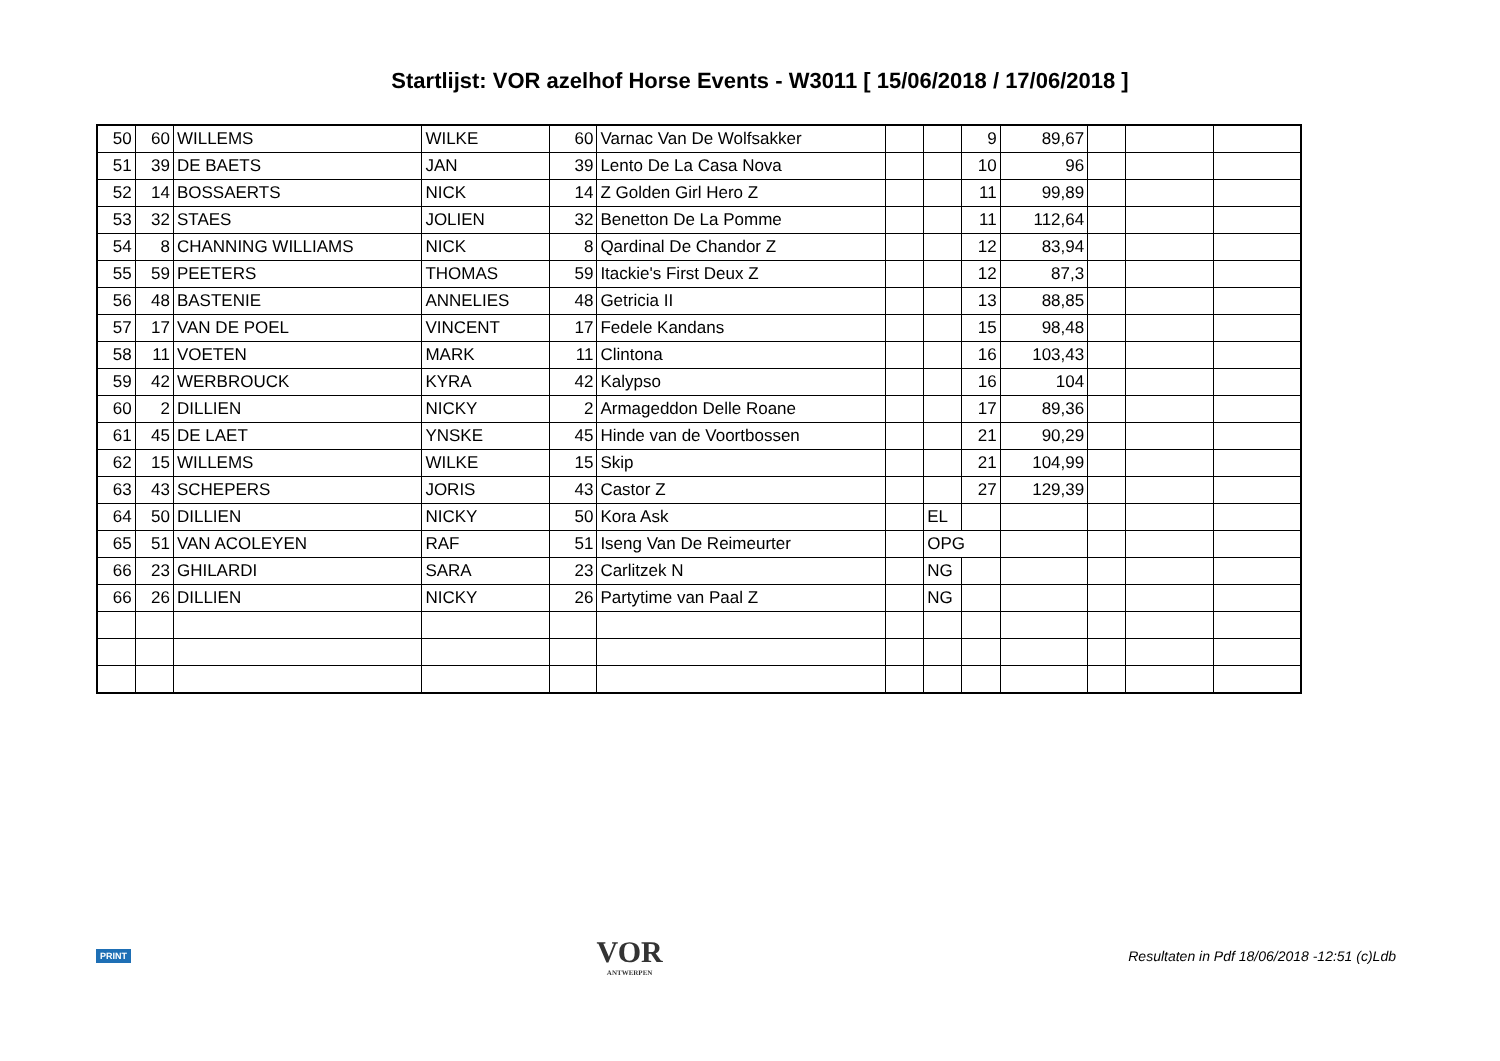Startlijst: VOR azelhof Horse Events - W3011 [ 15/06/2018 / 17/06/2018 ]
| 50 | 60 | WILLEMS | WILKE | 60 | Varnac Van De Wolfsakker | | | 9 | 89,67 | | | |
| 51 | 39 | DE BAETS | JAN | 39 | Lento De La Casa Nova | | | 10 | 96 | | | |
| 52 | 14 | BOSSAERTS | NICK | 14 | Z Golden Girl Hero Z | | | 11 | 99,89 | | | |
| 53 | 32 | STAES | JOLIEN | 32 | Benetton De La Pomme | | | 11 | 112,64 | | | |
| 54 | 8 | CHANNING WILLIAMS | NICK | 8 | Qardinal De Chandor Z | | | 12 | 83,94 | | | |
| 55 | 59 | PEETERS | THOMAS | 59 | Itackie's First Deux Z | | | 12 | 87,3 | | | |
| 56 | 48 | BASTENIE | ANNELIES | 48 | Getricia II | | | 13 | 88,85 | | | |
| 57 | 17 | VAN DE POEL | VINCENT | 17 | Fedele Kandans | | | 15 | 98,48 | | | |
| 58 | 11 | VOETEN | MARK | 11 | Clintona | | | 16 | 103,43 | | | |
| 59 | 42 | WERBROUCK | KYRA | 42 | Kalypso | | | 16 | 104 | | | |
| 60 | 2 | DILLIEN | NICKY | 2 | Armageddon Delle Roane | | | 17 | 89,36 | | | |
| 61 | 45 | DE LAET | YNSKE | 45 | Hinde van de Voortbossen | | | 21 | 90,29 | | | |
| 62 | 15 | WILLEMS | WILKE | 15 | Skip | | | 21 | 104,99 | | | |
| 63 | 43 | SCHEPERS | JORIS | 43 | Castor Z | | | 27 | 129,39 | | | |
| 64 | 50 | DILLIEN | NICKY | 50 | Kora Ask | | EL | | | | | |
| 65 | 51 | VAN ACOLEYEN | RAF | 51 | Iseng Van De Reimeurter | | OPG | | | | | |
| 66 | 23 | GHILARDI | SARA | 23 | Carlitzek N | | NG | | | | | |
| 66 | 26 | DILLIEN | NICKY | 26 | Partytime van Paal Z | | NG | | | | | |
PRINT
VOR
ANTWERPEN
Resultaten in Pdf 18/06/2018 -12:51 (c)Ldb